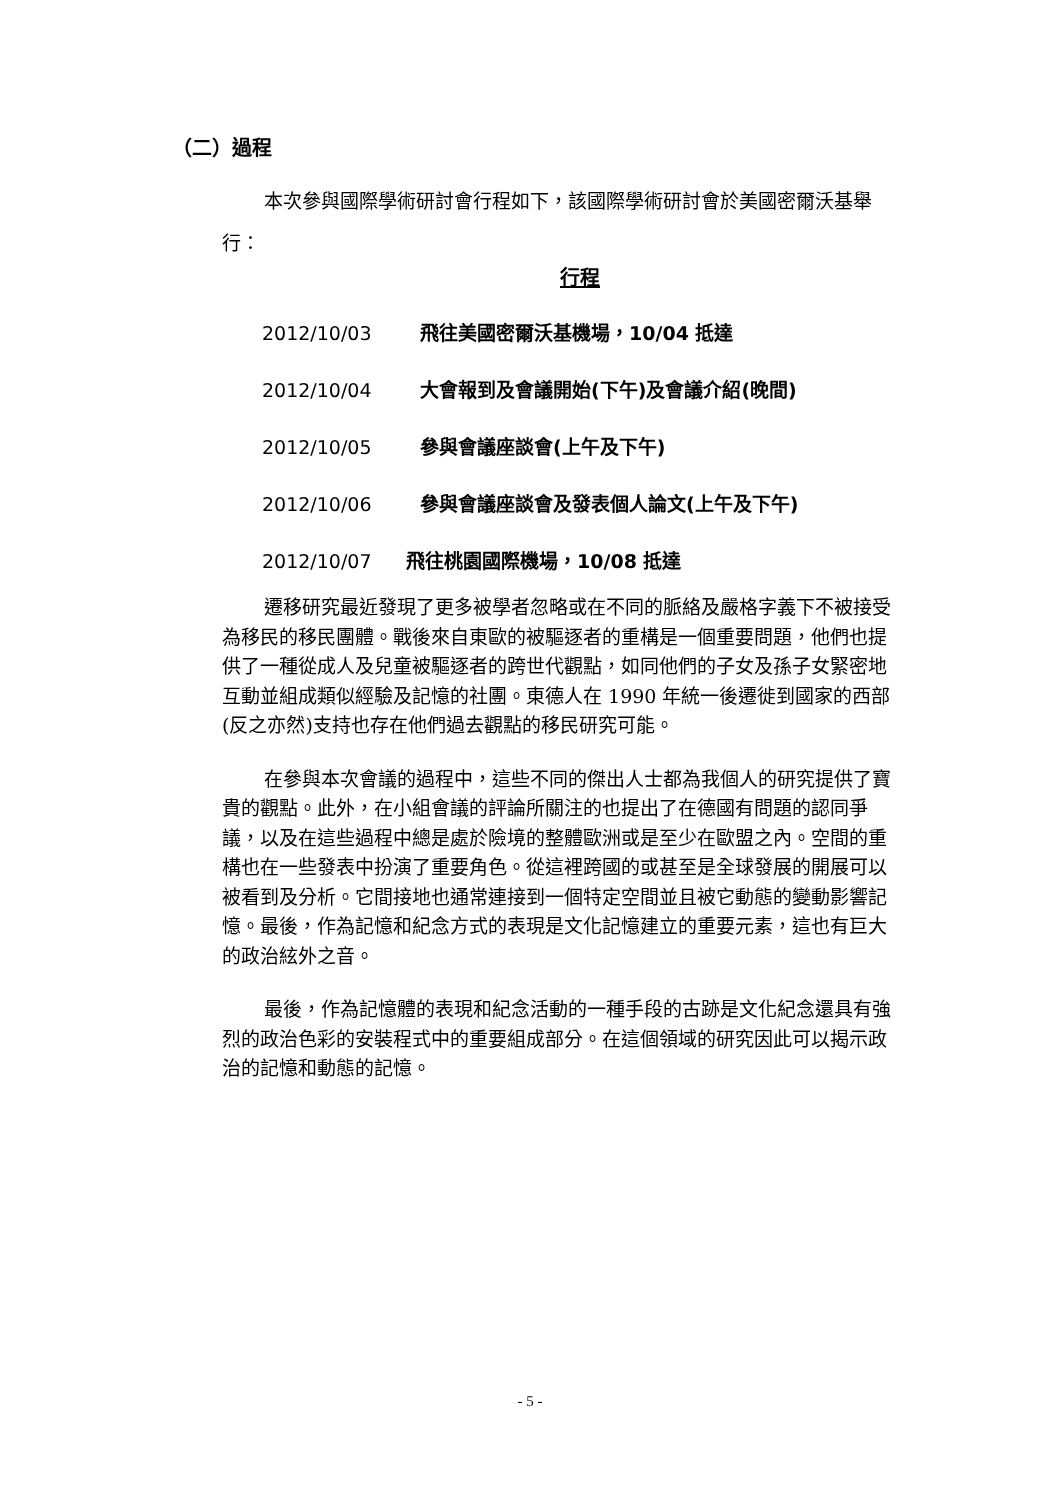（二）過程
本次參與國際學術研討會行程如下，該國際學術研討會於美國密爾沃基舉行：
行程
2012/10/03 飛往美國密爾沃基機場，10/04 抵達
2012/10/04 大會報到及會議開始(下午)及會議介紹(晚間)
2012/10/05 參與會議座談會(上午及下午)
2012/10/06 參與會議座談會及發表個人論文(上午及下午)
2012/10/07 飛往桃園國際機場，10/08 抵達
遷移研究最近發現了更多被學者忽略或在不同的脈絡及嚴格字義下不被接受為移民的移民團體。戰後來自東歐的被驅逐者的重構是一個重要問題，他們也提供了一種從成人及兒童被驅逐者的跨世代觀點，如同他們的子女及孫子女緊密地互動並組成類似經驗及記憶的社團。東德人在 1990 年統一後遷徙到國家的西部(反之亦然)支持也存在他們過去觀點的移民研究可能。
在參與本次會議的過程中，這些不同的傑出人士都為我個人的研究提供了寶貴的觀點。此外，在小組會議的評論所關注的也提出了在德國有問題的認同爭議，以及在這些過程中總是處於險境的整體歐洲或是至少在歐盟之內。空間的重構也在一些發表中扮演了重要角色。從這裡跨國的或甚至是全球發展的開展可以被看到及分析。它間接地也通常連接到一個特定空間並且被它動態的變動影響記憶。最後，作為記憶和紀念方式的表現是文化記憶建立的重要元素，這也有巨大的政治絃外之音。
最後，作為記憶體的表現和紀念活動的一種手段的古跡是文化紀念還具有強烈的政治色彩的安裝程式中的重要組成部分。在這個領域的研究因此可以揭示政治的記憶和動態的記憶。
- 5 -